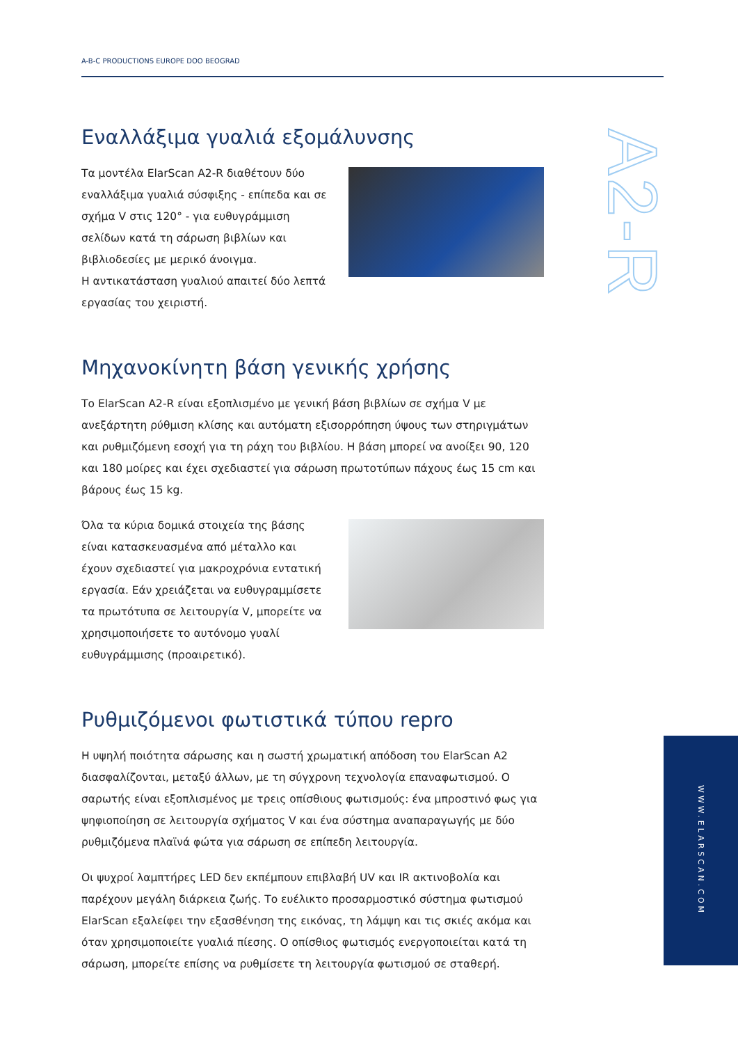A-B-C PRODUCTIONS EUROPE DOO BEOGRAD
A2-R
Εναλλάξιμα γυαλιά εξομάλυνσης
Τα μοντέλα ElarScan A2-R διαθέτουν δύο εναλλάξιμα γυαλιά σύσφιξης - επίπεδα και σε σχήμα V στις 120° - για ευθυγράμμιση σελίδων κατά τη σάρωση βιβλίων και βιβλιοδεσίες με μερικό άνοιγμα.
Η αντικατάσταση γυαλιού απαιτεί δύο λεπτά εργασίας του χειριστή.
Μηχανοκίνητη βάση γενικής χρήσης
Το ElarScan A2-R είναι εξοπλισμένο με γενική βάση βιβλίων σε σχήμα V με ανεξάρτητη ρύθμιση κλίσης και αυτόματη εξισορρόπηση ύψους των στηριγμάτων και ρυθμιζόμενη εσοχή για τη ράχη του βιβλίου. Η βάση μπορεί να ανοίξει 90, 120 και 180 μοίρες και έχει σχεδιαστεί για σάρωση πρωτοτύπων πάχους έως 15 cm και βάρους έως 15 kg.
Όλα τα κύρια δομικά στοιχεία της βάσης είναι κατασκευασμένα από μέταλλο και έχουν σχεδιαστεί για μακροχρόνια εντατική εργασία. Εάν χρειάζεται να ευθυγραμμίσετε τα πρωτότυπα σε λειτουργία V, μπορείτε να χρησιμοποιήσετε το αυτόνομο γυαλί ευθυγράμμισης (προαιρετικό).
Ρυθμιζόμενοι φωτιστικά τύπου repro
Η υψηλή ποιότητα σάρωσης και η σωστή χρωματική απόδοση του ElarScan A2 διασφαλίζονται, μεταξύ άλλων, με τη σύγχρονη τεχνολογία επαναφωτισμού. Ο σαρωτής είναι εξοπλισμένος με τρεις οπίσθιους φωτισμούς: ένα μπροστινό φως για ψηφιοποίηση σε λειτουργία σχήματος V και ένα σύστημα αναπαραγωγής με δύο ρυθμιζόμενα πλαϊνά φώτα για σάρωση σε επίπεδη λειτουργία.
Οι ψυχροί λαμπτήρες LED δεν εκπέμπουν επιβλαβή UV και IR ακτινοβολία και παρέχουν μεγάλη διάρκεια ζωής. Το ευέλικτο προσαρμοστικό σύστημα φωτισμού ElarScan εξαλείφει την εξασθένηση της εικόνας, τη λάμψη και τις σκιές ακόμα και όταν χρησιμοποιείτε γυαλιά πίεσης. Ο οπίσθιος φωτισμός ενεργοποιείται κατά τη σάρωση, μπορείτε επίσης να ρυθμίσετε τη λειτουργία φωτισμού σε σταθερή.
WWW.ELARSCAN.COM